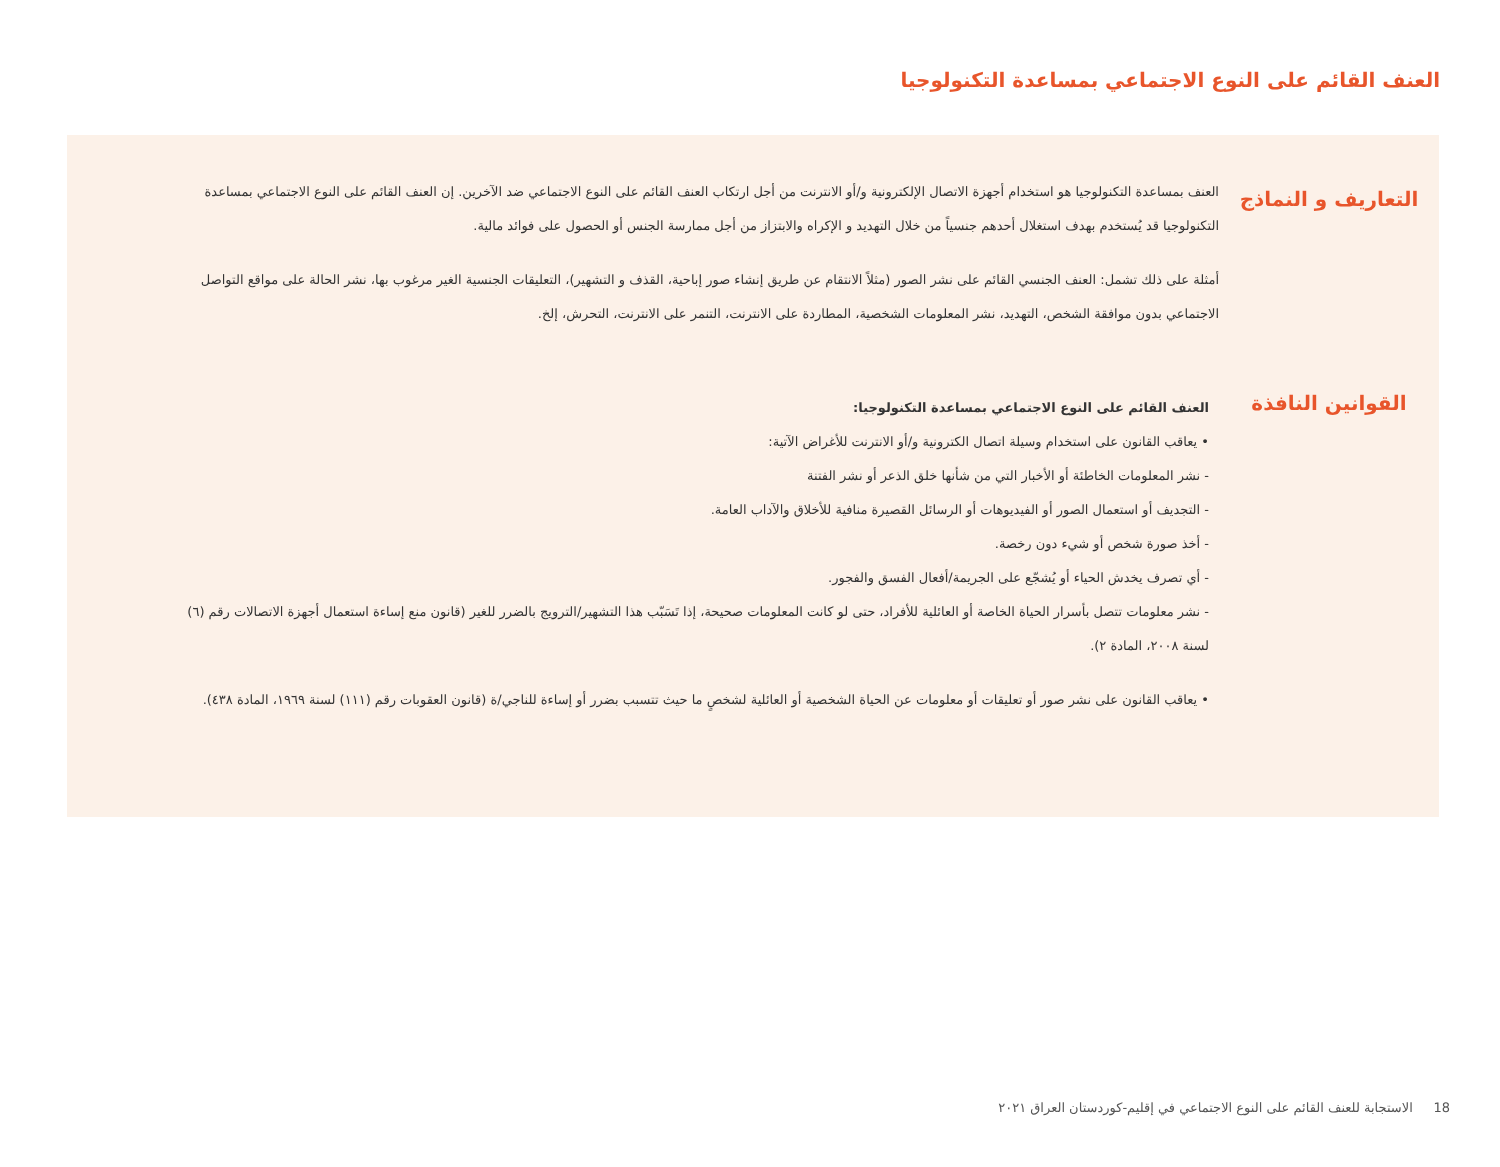العنف القائم على النوع الاجتماعي بمساعدة التكنولوجيا
التعاريف و النماذج
العنف بمساعدة التكنولوجيا هو استخدام أجهزة الاتصال الإلكترونية و/أو الانترنت من أجل ارتكاب العنف القائم على النوع الاجتماعي ضد الآخرين. إن العنف القائم على النوع الاجتماعي بمساعدة التكنولوجيا قد يُستخدم بهدف استغلال أحدهم جنسياً من خلال التهديد و الإكراه والابتزاز من أجل ممارسة الجنس أو الحصول على فوائد مالية.
أمثلة على ذلك تشمل: العنف الجنسي القائم على نشر الصور (مثلاً الانتقام عن طريق إنشاء صور إباحية، القذف و التشهير)، التعليقات الجنسية الغير مرغوب بها، نشر الحالة على مواقع التواصل الاجتماعي بدون موافقة الشخص، التهديد، نشر المعلومات الشخصية، المطاردة على الانترنت، التنمر على الانترنت، التحرش، إلخ.
القوانين النافذة
العنف القائم على النوع الاجتماعي بمساعدة التكنولوجيا:
• يعاقب القانون على استخدام وسيلة اتصال الكترونية و/أو الانترنت للأغراض الآتية:
- نشر المعلومات الخاطئة أو الأخبار التي من شأنها خلق الذعر أو نشر الفتنة
- التجديف أو استعمال الصور أو الفيديوهات أو الرسائل القصيرة منافية للأخلاق والآداب العامة.
- أخذ صورة شخص أو شيء دون رخصة.
- أي تصرف يخدش الحياء أو يُشجّع على الجريمة/أفعال الفسق والفجور.
- نشر معلومات تتصل بأسرار الحياة الخاصة أو العائلية للأفراد، حتى لو كانت المعلومات صحيحة، إذا تَسَبّب هذا التشهير/الترويج بالضرر للغير (قانون منع إساءة استعمال أجهزة الاتصالات رقم (٦) لسنة ٢٠٠٨، المادة ٢).
• يعاقب القانون على نشر صور أو تعليقات أو معلومات عن الحياة الشخصية أو العائلية لشخصٍ ما حيث تتسبب بضرر أو إساءة للناجي/ة (قانون العقوبات رقم (١١١) لسنة ١٩٦٩، المادة ٤٣٨).
18 الاستجابة للعنف القائم على النوع الاجتماعي في إقليم-كوردستان العراق ٢٠٢١